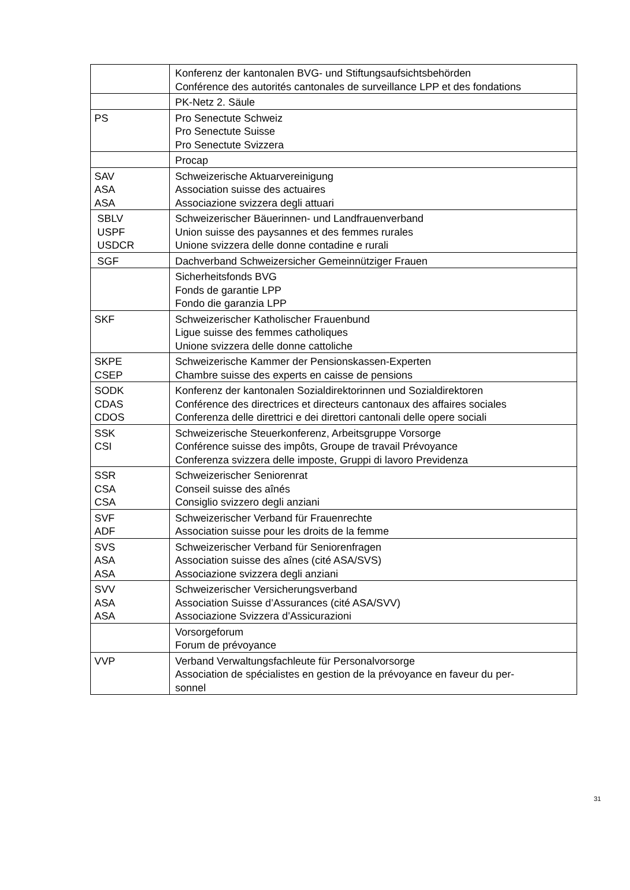| | Konferenz der kantonalen BVG- und Stiftungsaufsichtsbehörden Conférence des autorités cantonales de surveillance LPP et des fondations |
| | PK-Netz 2. Säule |
| PS | Pro Senectute Schweiz Pro Senectute Suisse Pro Senectute Svizzera |
| | Procap |
| SAV ASA ASA | Schweizerische Aktuarvereinigung Association suisse des actuaires Associazione svizzera degli attuari |
| SBLV USPF USDCR | Schweizerischer Bäuerinnen- und Landfrauenverband Union suisse des paysannes et des femmes rurales Unione svizzera delle donne contadine e rurali |
| SGF | Dachverband Schweizersicher Gemeinnütziger Frauen |
| | Sicherheitsfonds BVG Fonds de garantie LPP Fondo die garanzia LPP |
| SKF | Schweizerischer Katholischer Frauenbund Ligue suisse des femmes catholiques Unione svizzera delle donne cattoliche |
| SKPE CSEP | Schweizerische Kammer der Pensionskassen-Experten Chambre suisse des experts en caisse de pensions |
| SODK CDAS CDOS | Konferenz der kantonalen Sozialdirektorinnen und Sozialdirektoren Conférence des directrices et directeurs cantonaux des affaires sociales Conferenza delle direttrici e dei direttori cantonali delle opere sociali |
| SSK CSI | Schweizerische Steuerkonferenz, Arbeitsgruppe Vorsorge Conférence suisse des impôts, Groupe de travail Prévoyance Conferenza svizzera delle imposte, Gruppi di lavoro Previdenza |
| SSR CSA CSA | Schweizerischer Seniorenrat Conseil suisse des aînés Consiglio svizzero degli anziani |
| SVF ADF | Schweizerischer Verband für Frauenrechte Association suisse pour les droits de la femme |
| SVS ASA ASA | Schweizerischer Verband für Seniorenfragen Association suisse des aînes (cité ASA/SVS) Associazione svizzera degli anziani |
| SVV ASA ASA | Schweizerischer Versicherungsverband Association Suisse d’Assurances (cité ASA/SVV) Associazione Svizzera d’Assicurazioni |
| | Vorsorgeforum Forum de prévoyance |
| VVP | Verband Verwaltungsfachleute für Personalvorsorge Association de spécialistes en gestion de la prévoyance en faveur du per- sonnel |
31